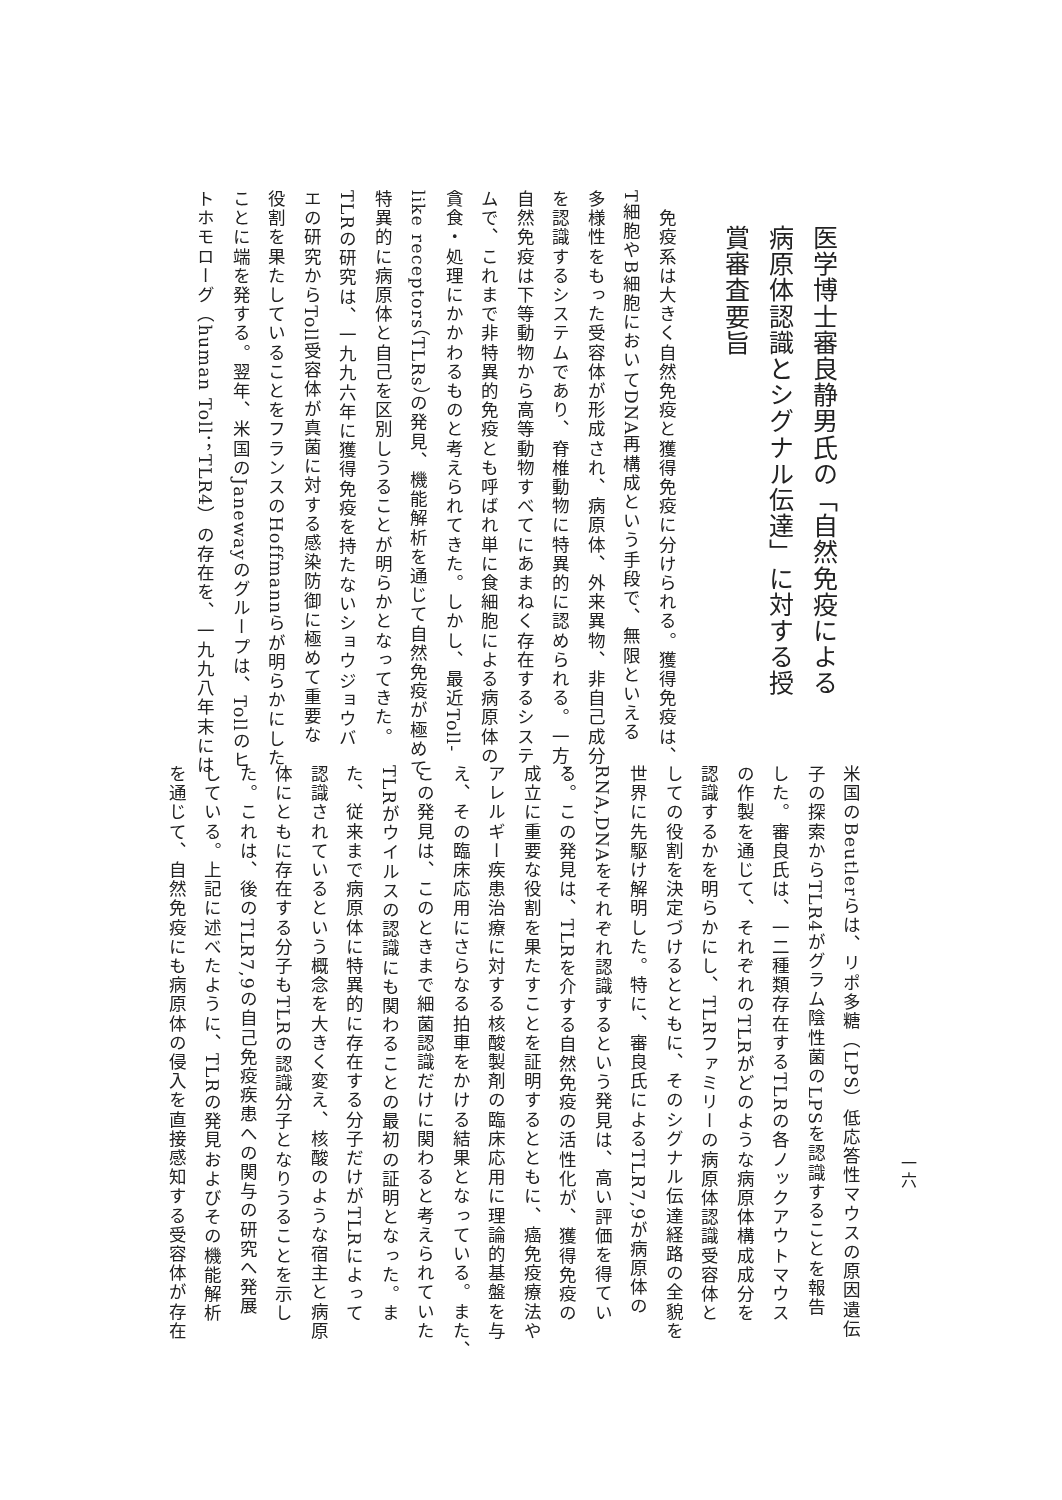医学博士審良静男氏の「自然免疫による
病原体認識とシグナル伝達」に対する授
賞審査要旨
　免疫系は大きく自然免疫と獲得免疫に分けられる。獲得免疫は、
T細胞やB細胞においてDNA再構成という手段で、無限といえる
多様性をもった受容体が形成され、病原体、外来異物、非自己成分
を認識するシステムであり、脊椎動物に特異的に認められる。一方、
自然免疫は下等動物から高等動物すべてにあまねく存在するシステ
ムで、これまで非特異的免疫とも呼ばれ単に食細胞による病原体の
貪食・処理にかかわるものと考えられてきた。しかし、最近Toll-
like receptors（TLRs）の発見、機能解析を通じて自然免疫が極めて
特異的に病原体と自己を区別しうることが明らかとなってきた。
TLRの研究は、一九九六年に獲得免疫を持たないショウジョウバ
エの研究からToll受容体が真菌に対する感染防御に極めて重要な
役割を果たしていることをフランスのHoffmannらが明らかにした
ことに端を発する。翌年、米国のJanewayのグループは、Tollのヒ
トホモローグ（human Toll；TLR4）の存在を、一九九八年末には
一六
米国のBeutlerらは、リポ多糖（LPS）低応答性マウスの原因遺伝
子の探索からTLR4がグラム陰性菌のLPSを認識することを報告
した。審良氏は、一二種類存在するTLRの各ノックアウトマウス
の作製を通じて、それぞれのTLRがどのような病原体構成成分を
認識するかを明らかにし、TLRファミリーの病原体認識受容体と
しての役割を決定づけるとともに、そのシグナル伝達経路の全貌を
世界に先駆け解明した。特に、審良氏によるTLR7,9が病原体の
RNA,DNAをそれぞれ認識するという発見は、高い評価を得てい
る。この発見は、TLRを介する自然免疫の活性化が、獲得免疫の
成立に重要な役割を果たすことを証明するとともに、癌免疫療法や
アレルギー疾患治療に対する核酸製剤の臨床応用に理論的基盤を与
え、その臨床応用にさらなる拍車をかける結果となっている。また、
この発見は、このときまで細菌認識だけに関わると考えられていた
TLRがウイルスの認識にも関わることの最初の証明となった。ま
た、従来まで病原体に特異的に存在する分子だけがTLRによって
認識されているという概念を大きく変え、核酸のような宿主と病原
体にともに存在する分子もTLRの認識分子となりうることを示し
た。これは、後のTLR7,9の自己免疫疾患への関与の研究へ発展
している。上記に述べたように、TLRの発見およびその機能解析
を通じて、自然免疫にも病原体の侵入を直接感知する受容体が存在